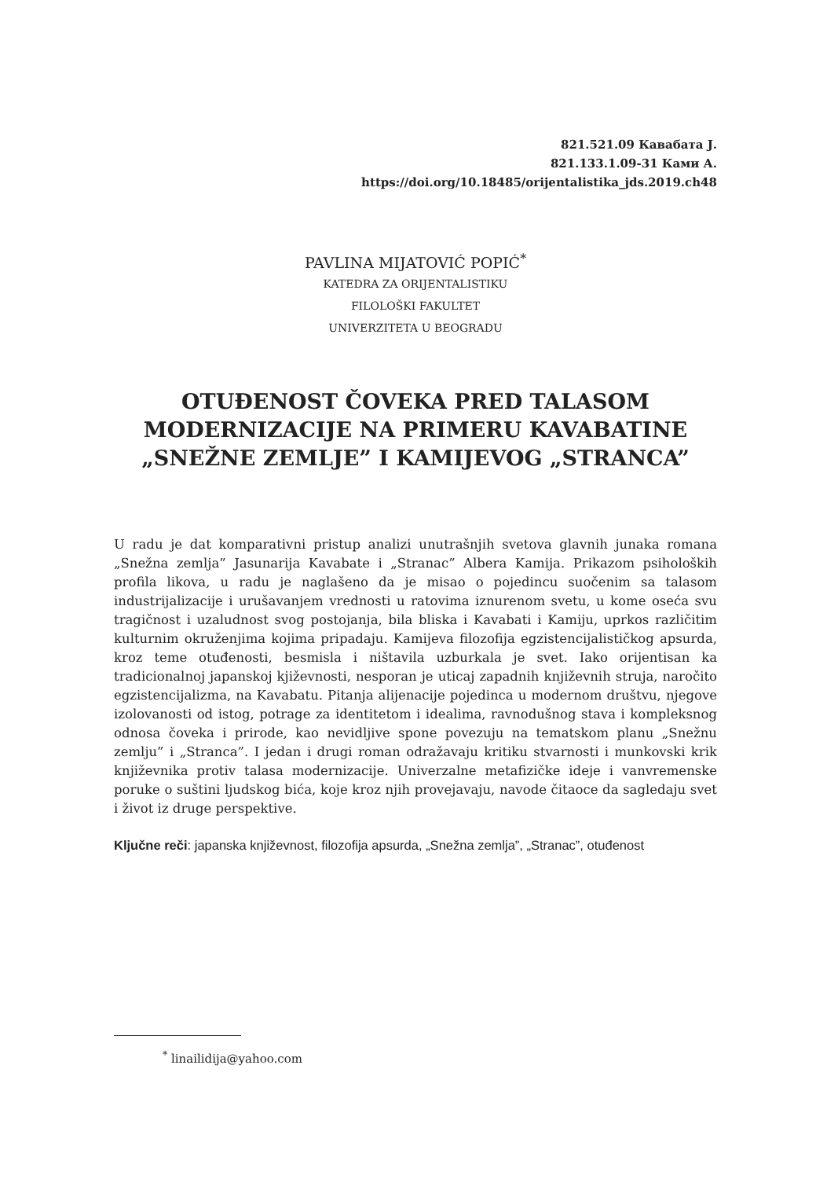821.521.09 Кавабата Ј.
821.133.1.09-31 Ками А.
https://doi.org/10.18485/orijentalistika_jds.2019.ch48
PAVLINA MIJATOVIĆ POPIĆ<sup>*</sup>
KATEDRA ZA ORIJENTALISTIKU
FILOLOŠKI FAKULTET
UNIVERZITETA U BEOGRADU
OTUĐENOST ČOVEKA PRED TALASOM MODERNIZACIJE NA PRIMERU KAVABATINE „SNEŽNE ZEMLJE” I KAMIJEVOG „STRANCA”
U radu je dat komparativni pristup analizi unutrašnjih svetova glavnih junaka romana „Snežna zemlja” Jasunarija Kavabate i „Stranac” Albera Kamija. Prikazom psiholoških profila likova, u radu je naglašeno da je misao o pojedincu suočenim sa talasom industrijalizacije i urušavanjem vrednosti u ratovima iznurenom svetu, u kome oseća svu tragičnost i uzaludnost svog postojanja, bila bliska i Kavabati i Kamiju, uprkos različitim kulturnim okruženjima kojima pripadaju. Kamijeva filozofija egzistencijalističkog apsurda, kroz teme otuđenosti, besmisla i ništavila uzburkala je svet. Iako orijentisan ka tradicionalnoj japanskoj kjiževnosti, nesporan je uticaj zapadnih književnih struja, naročito egzistencijalizma, na Kavabatu. Pitanja alijenacije pojedinca u modernom društvu, njegove izolovanosti od istog, potrage za identitetom i idealima, ravnodušnog stava i kompleksnog odnosa čoveka i prirode, kao nevidljive spone povezuju na tematskom planu „Snežnu zemlju” i „Stranca”. I jedan i drugi roman odražavaju kritiku stvarnosti i munkovski krik književnika protiv talasa modernizacije. Univerzalne metafizičke ideje i vanvremenske poruke o suštini ljudskog bića, koje kroz njih provejavaju, navode čitaoce da sagledaju svet i život iz druge perspektive.
Ključne reči: japanska književnost, filozofija apsurda, „Snežna zemlja”, „Stranac”, otuđenost
<sup>*</sup> linailidija@yahoo.com